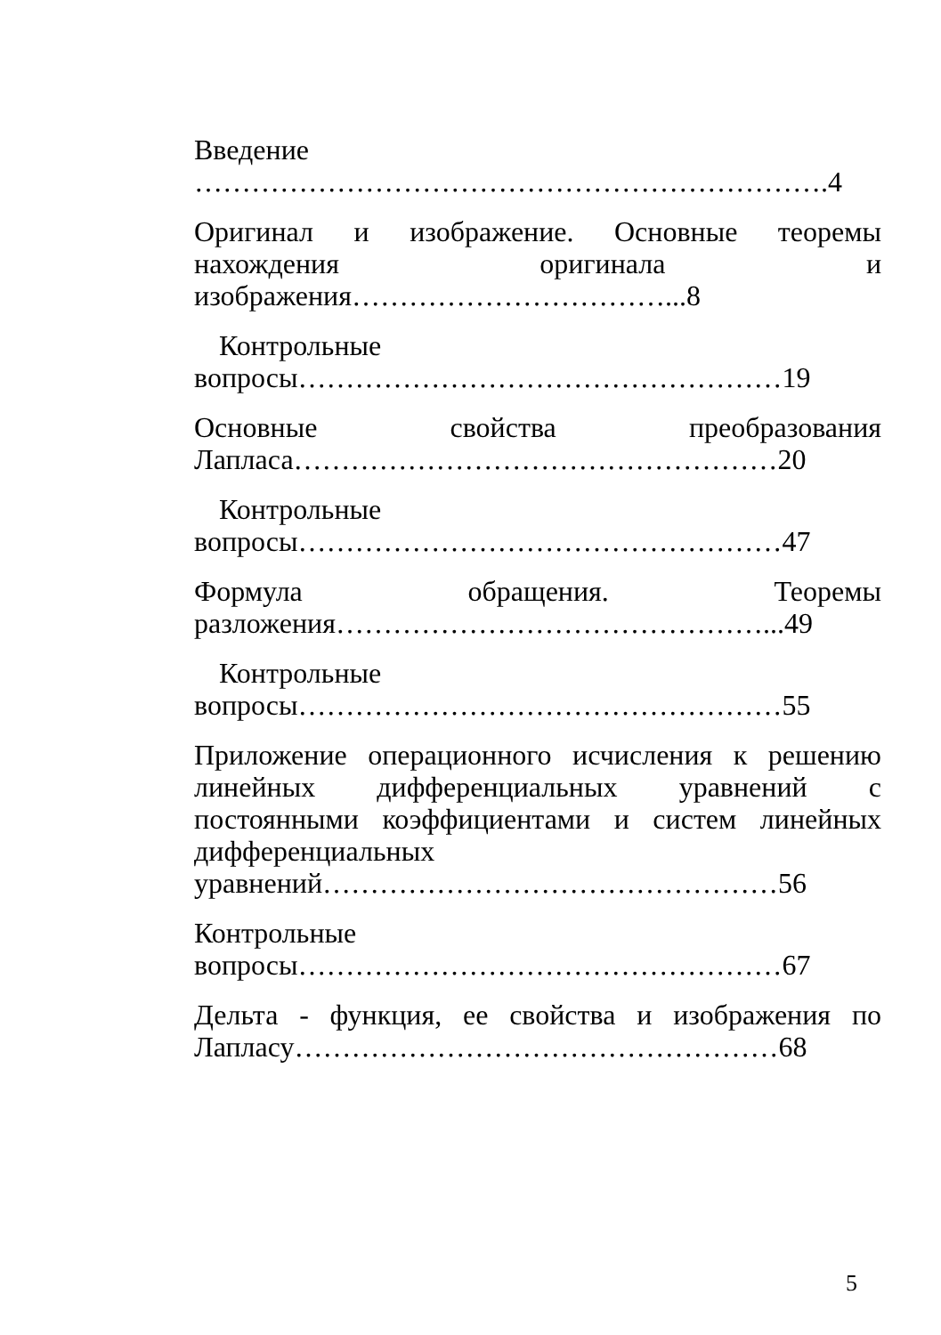Введение ………………………………………………………….4
Оригинал и изображение. Основные теоремы нахождения оригинала и изображения……………………………...8
Контрольные
вопросы……………………………………………19
Основные свойства преобразования Лапласа……………………………………………20
Контрольные
вопросы……………………………………………47
Формула обращения. Теоремы разложения………………………………………...49
Контрольные
вопросы……………………………………………55
Приложение операционного исчисления к решению линейных дифференциальных уравнений с постоянными коэффициентами и систем линейных дифференциальных уравнений…………………………………………56
Контрольные
вопросы……………………………………………67
Дельта - функция, ее свойства и изображения по Лапласу……………………………………………68
5